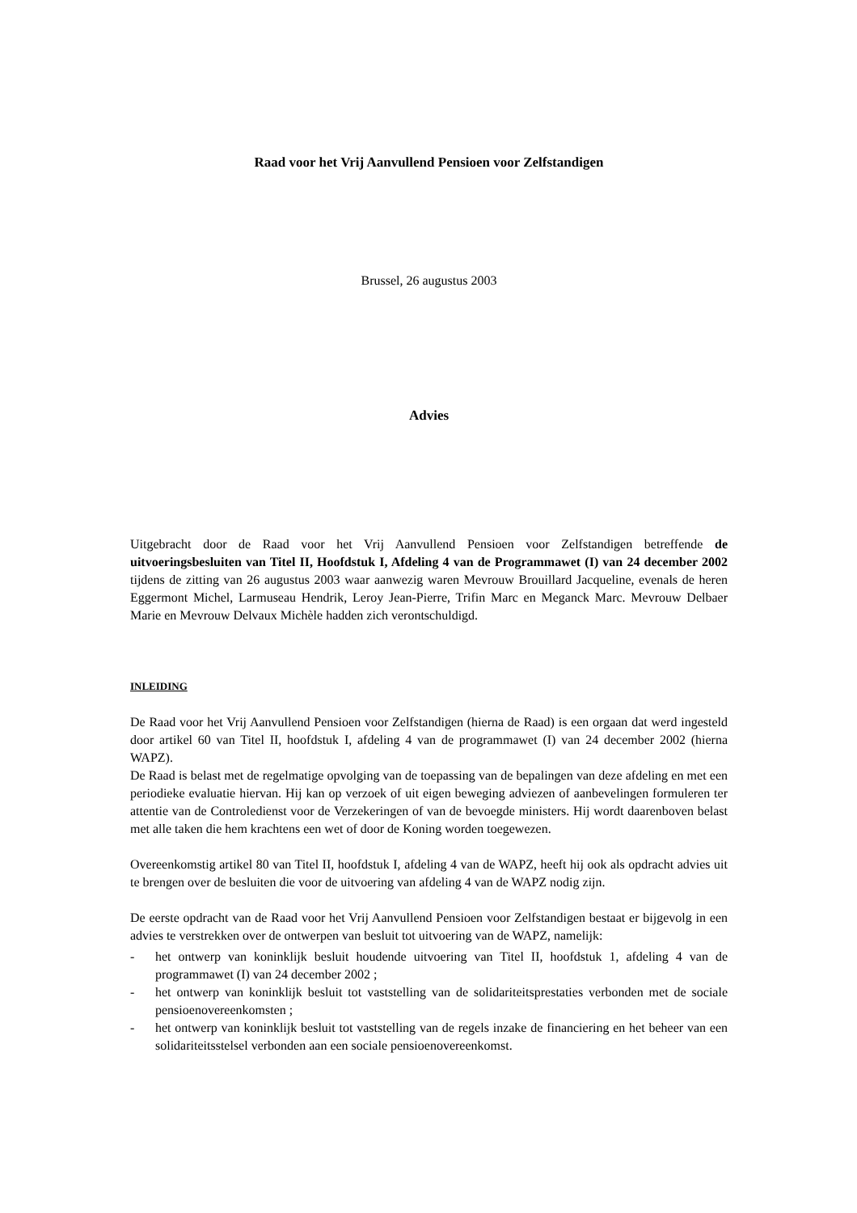Raad voor het Vrij Aanvullend Pensioen voor Zelfstandigen
Brussel, 26 augustus 2003
Advies
Uitgebracht door de Raad voor het Vrij Aanvullend Pensioen voor Zelfstandigen betreffende de uitvoeringsbesluiten van Titel II, Hoofdstuk I, Afdeling 4 van de Programmawet (I) van 24 december 2002 tijdens de zitting van 26 augustus 2003 waar aanwezig waren Mevrouw Brouillard Jacqueline, evenals de heren Eggermont Michel, Larmuseau Hendrik, Leroy Jean-Pierre, Trifin Marc en Meganck Marc. Mevrouw Delbaer Marie en Mevrouw Delvaux Michèle hadden zich verontschuldigd.
INLEIDING
De Raad voor het Vrij Aanvullend Pensioen voor Zelfstandigen (hierna de Raad) is een orgaan dat werd ingesteld door artikel 60 van Titel II, hoofdstuk I, afdeling 4 van de programmawet (I) van 24 december 2002 (hierna WAPZ).
De Raad is belast met de regelmatige opvolging van de toepassing van de bepalingen van deze afdeling en met een periodieke evaluatie hiervan. Hij kan op verzoek of uit eigen beweging adviezen of aanbevelingen formuleren ter attentie van de Controledienst voor de Verzekeringen of van de bevoegde ministers. Hij wordt daarenboven belast met alle taken die hem krachtens een wet of door de Koning worden toegewezen.
Overeenkomstig artikel 80 van Titel II, hoofdstuk I, afdeling 4 van de WAPZ, heeft hij ook als opdracht advies uit te brengen over de besluiten die voor de uitvoering van afdeling 4 van de WAPZ nodig zijn.
De eerste opdracht van de Raad voor het Vrij Aanvullend Pensioen voor Zelfstandigen bestaat er bijgevolg in een advies te verstrekken over de ontwerpen van besluit tot uitvoering van de WAPZ, namelijk:
- het ontwerp van koninklijk besluit houdende uitvoering van Titel II, hoofdstuk 1, afdeling 4 van de programmawet (I) van 24 december 2002 ;
- het ontwerp van koninklijk besluit tot vaststelling van de solidariteitsprestaties verbonden met de sociale pensioenovereenkomsten ;
- het ontwerp van koninklijk besluit tot vaststelling van de regels inzake de financiering en het beheer van een solidariteitsstelsel verbonden aan een sociale pensioenovereenkomst.